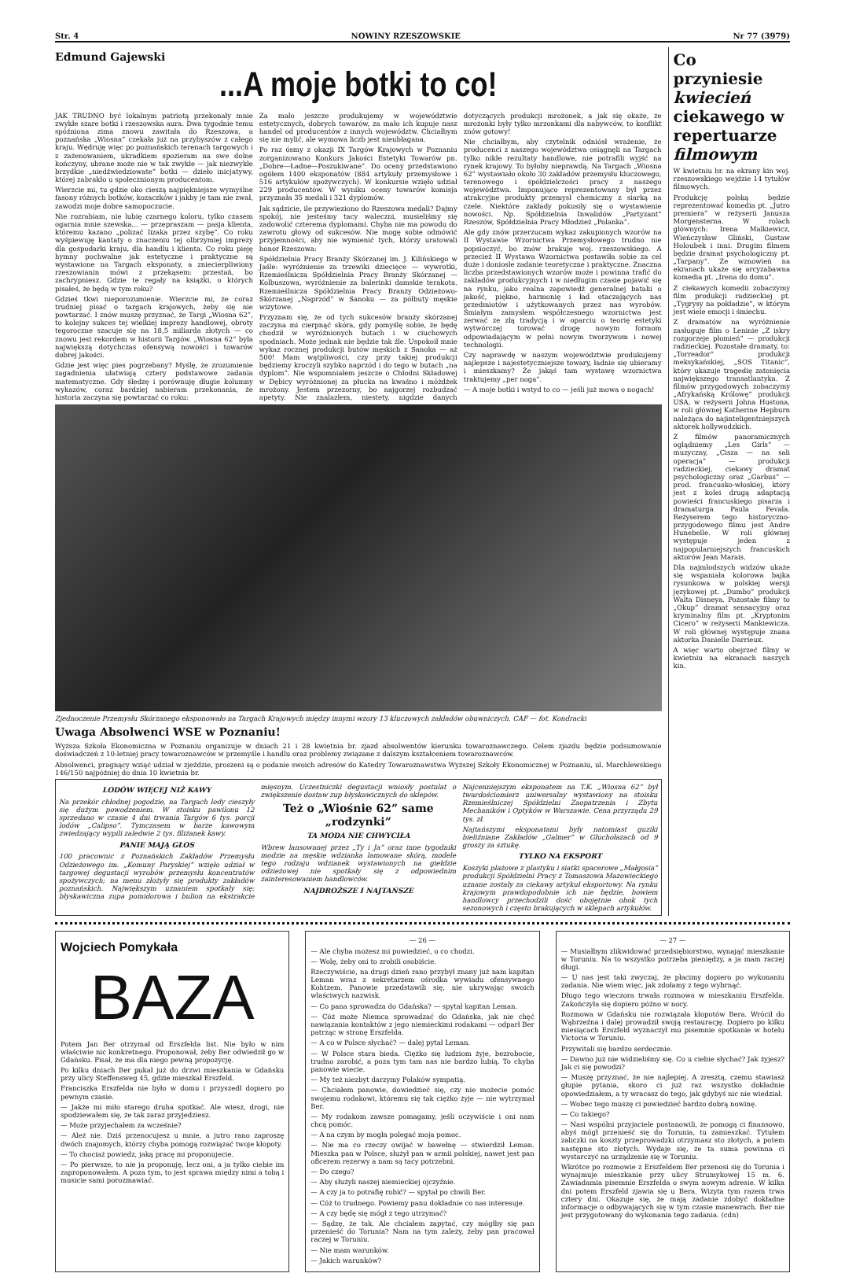Str. 4 NOWINY RZESZOWSKIE Nr 77 (3979)
Edmund Gajewski
...A moje botki to co!
JAK TRUDNO być lokalnym patriotą przekonały mnie zwykłe szare botki i rzeszowska aura. Dwa tygodnie temu spóźniona zima znowu zawitała do Rzeszowa, a poznańska „Wiosna” czekała już na przybyszów z całego kraju. Wędruję więc po poznańskich terenach targowych i z zażenowaniem, ukradkiem spozieram na swe dolne kończyny, ubrane może nie w tak zwykłe — jak niezwykłe brzydkie „niedźwiedziowate” botki — dzieło inicjatywy, której zabrakło u społecznionym producentom.
Wierzcie mi, tu gdzie oko cieszą najpiękniejsze wymyślne fasony różnych botków, kozaczków i jakby je tam nie zwał, zawodzi moje dobre samopoczucie.
Nie rozrabiam, nie lubię czarnego koloru, tylko czasem ogarnia mnie szewska... — przepraszam — pasja klienta, któremu kazano „polizać lizaka przez szybę”. Co roku wyśpiewuję kantaty o znaczeniu tej olbrzymiej imprezy dla gospodarki kraju, dla handlu i klienta. Co roku pieję hymny pochwalne jak estetyczne i praktyczne są wystawione na Targach eksponaty, a zniecierpliwiony rzeszowianin mówi z przekąsem: przestań, bo zachrypniesz. Gdzie te regały na książki, o których pisałeś, że będą w tym roku?
Gdzieś tkwi nieporozumienie. Wierzcie mi, że coraz trudniej pisać o targach krajowych, żeby się nie powtarzać. I znów muszę przyznać, że Targi „Wiosna 62”, to kolejny sukces tej wielkiej imprezy handlowej, obroty tegoroczne szacuje się na 18,5 miliarda złotych — co znowu jest rekordem w historii Targów. „Wiosna 62” była największą dotychczas ofensywą nowości i towarów dobrej jakości.
Gdzie jest więc pies pogrzebany? Myślę, że zrozumienie zagadnienia ułatwiają cztery podstawowe zadania matematyczne. Gdy śledzę i porównuję długie kolumny wykazów, coraz bardziej nabieram przekonania, że historia zaczyna się powtarzać co roku:
Za mało jeszcze produkujemy w województwie estetycznych, dobrych towarów, za mało ich kupuje nasz handel od producentów z innych województw. Chciałbym się nie mylić, ale wymowa liczb jest nieubłagana.
Po raz ósmy z okazji IX Targów Krajowych w Poznaniu zorganizowano Konkurs Jakości Estetyki Towarów pn. „Dobre—Ładne—Poszukiwane”. Do oceny przedstawiono ogółem 1400 eksponatów (884 artykuły przemysłowe i 516 artykułów spożywczych). W konkursie wzięło udział 229 producentów. W wyniku oceny towarów komisja przyznała 35 medali i 321 dyplomów.
Jak sądzicie, ile przywieziono do Rzeszowa medali? Dajmy spokój, nie jesteśmy tacy waleczni, musieliśmy się zadowolić czterema dyplomami. Chyba nie ma powodu do zawrotu głowy od sukcesów. Nie mogę sobie odmówić przyjemności, aby nie wymienić tych, którzy uratowali honor Rzeszowa:
Spółdzielnia Pracy Branży Skórzanej im. J. Kilińskiego w Jaśle: wyróżnienie za trzewiki dziecięce — wywrotki, Rzemieślnicza Spółdzielnia Pracy Branży Skórzanej — Kolbuszowa, wyróżnienie za balerinki damskie terakota. Rzemieślnicza Spółdzielnia Pracy Branży Odzieżowo-Skórzanej „Naprzód” w Sanoku — za półbuty męskie wizytowe.
Przyznam się, że od tych sukcesów branży skórzanej zaczyna mi cierpnąć skóra, gdy pomyślę sobie, że będę chodził w wyróżnionych butach i w ciuchowych spodniach. Może jednak nie będzie tak źle. Uspokoił mnie wykaz rocznej produkcji butów męskich z Sanoka — aż 500! Mam wątpliwości, czy przy takiej produkcji będziemy kroczyli szybko naprzód i do tego w butach „na dyplom”. Nie wspomniałem jeszcze o Chłodni Składowej w Dębicy wyróżnionej za płucka na kwaśno i móżdżek mrożony. Jestem przezorny, bo najgorzej rozbudzać apetyty. Nie znalazłem, niestety, nigdzie danych dotyczących produkcji mrożonek, a jak się okaże, że mrożonki były tylko mrzonkami dla nabywców, to konflikt znów gotowy!
Nie chciałbym, aby czytelnik odniósł wrażenie, że producenci z naszego województwa osiągnęli na Targach tylko nikłe rezultaty handlowe, nie potrafili wyjść na rynek krajowy. To byłoby nieprawdą. Na Targach „Wiosna 62” wystawiało około 30 zakładów przemysłu kluczowego, terenowego i spółdzielczości pracy z naszego województwa. Imponująco reprezentowany był przez atrakcyjne produkty przemysł chemiczny z siarką na czele. Niektóre zakłady pokusiły się o wystawienie nowości. Np. Spółdzielnia Inwalidów „Partyzant” Rzeszów, Spółdzielnia Pracy Młodzież „Polanka”.
Ale gdy znów przerzucam wykaz zakupionych wzorów na II Wystawie Wzornictwa Przemysłowego trudno nie popsioczyć, bo znów brakuje woj. rzeszowskiego. A przecież II Wystawa Wzornictwa postawiła sobie za cel duże i doniosłe zadanie teoretyczne i praktyczne. Znaczna liczba przedstawionych wzorów może i powinna trafić do zakładów produkcyjnych i w niedługim czasie pojawić się na rynku, jako realna zapowiedź generalnej batalii o jakość, piękno, harmonię i ład otaczających nas przedmiotów i użytkowanych przez nas wyrobów. Śmiałym zamysłem współczesnego wzornictwa jest zerwać ze złą tradycją i w oparciu o teorię estetyki wytwórczej torować drogę nowym formom odpowiadającym w pełni nowym tworzywom i nowej technologii.
Czy naprawdę w naszym województwie produkujemy najlepsze i najestetyczniejsze towary, ładnie się ubieramy i mieszkamy? Że jakąś tam wystawę wzornictwa traktujemy „per noga”.
— A moje botki i wstyd to co — jeśli już mowa o nogach!
Zjednoczenie Przemysłu Skórzanego eksponowało na Targach Krajowych między innymi wzory 13 kluczowych zakładów obuwniczych. CAF — fot. Kondracki
Uwaga Absolwenci WSE w Poznaniu!
Wyższa Szkoła Ekonomiczna w Poznaniu organizuje w dniach 21 i 28 kwietnia br. zjazd absolwentów kierunku towaroznawczego. Celem zjazdu będzie podsumowanie doświadczeń z 10-letniej pracy towaroznawców w przemyśle i handlu oraz problemy związane z dalszym kształceniem towaroznawców.
Absolwenci, pragnący wziąć udział w zjeździe, proszeni są o podanie swoich adresów do Katedry Towaroznawstwa Wyższej Szkoły Ekonomicznej w Poznaniu, ul. Marchlewskiego 146/150 najpóźniej do dnia 10 kwietnia br.
LODÓW WIĘCEJ NIŻ KAWY
Na przekór chłodnej pogodzie, na Targach lody cieszyły się dużym powodzeniem. W stoisku pawilonu 12 sprzedano w czasie 4 dni trwania Targów 6 tys. porcji lodów „Calipso”. Tymczasem w barze kawowym zwiedzający wypili zaledwie 2 tys. filiżanek kawy.
PANIE MAJĄ GŁOS
100 pracownic z Poznańskich Zakładów Przemysłu Odzieżowego im. „Komuny Paryskiej” wzięło udział w targowej degustacji wyrobów przemysłu koncentratów spożywczych; na menu złożyły się produkty zakładów poznańskich. Największym uznaniem spotkały się: błyskawiczna zupa pomidorowa i bulion na ekstrakcie mięsnym. Uczestniczki degustacji wniosły postulat o zwiększenie dostaw zup błyskawicznych do sklepów.
Też o „Wiośnie 62” same „rodzynki”
TA MODA NIE CHWYCIŁA
Wbrew lansowanej przez „Ty i Ja” oraz inne tygodniki modzie na męskie wdzianka lamowane skórą, modele tego rodzaju wdzianek wystawionych na giełdzie odzieżowej nie spotkały się z odpowiednim zainteresowaniem handlowców.
NAJDROŻSZE I NAJTAŃSZE
Najcenniejszym eksponatem na T.K. „Wiosna 62” był twardościomierz uniwersalny wystawiony na stoisku Rzemieślniczej Spółdzielni Zaopatrzenia i Zbytu Mechaników i Optyków w Warszawie. Cena przyrządu 29 tys. zł.
Najtańszymi eksponatami były natomiast guziki bieliźniane Zakładów „Galmer” w Głuchołazach od 9 groszy za sztukę.
TYLKO NA EKSPORT
Koszyki plażowe z plastyku i siatki spacerowe „Małgosia” produkcji Spółdzielni Pracy z Tomaszowa Mazowieckiego uznane zostały za ciekawy artykuł eksportowy. Na rynku krajowym prawdopodobnie ich nie będzie, bowiem handlowcy przechodzili dość obojętnie obok tych sezonowych i często brakujących w sklepach artykułów.
Co przyniesie kwiecień ciekawego w repertuarze filmowym
W kwietniu br. na ekrany kin woj. rzeszowskiego wejdzie 14 tytułów filmowych.
Produkcję polską będzie reprezentować komedia pt. „Jutro premiera” w reżyserii Janusza Morgensterna. W rolach głównych: Irena Malkiewicz, Wieńczysław Gliński, Gustaw Holoubek i inni. Drugim filmem będzie dramat psychologiczny pt. „Tarpany”. Ze wznowień na ekranach ukaże się arcyzabawna komedia pt. „Irena do domu”.
Z ciekawych komedii zobaczymy film produkcji radzieckiej pt. „Tygrysy na pokładzie”, w którym jest wiele emocji i śmiechu.
Z dramatów na wyróżnienie zasługuje film o Leninie „Z iskry rozgorzeje płomień” — produkcji radzieckiej. Pozostałe dramaty, to: „Torreador” produkcji meksykańskiej, „SOS Titanic”, który ukazuje tragedię zatonięcia największego transatlantyka. Z filmów przygodowych zobaczymy „Afrykańską Królowę” produkcji USA, w reżyserii Johna Hustona, w roli głównej Katherine Hepburn należąca do najinteligentniejszych aktorek hollywodzkich.
Z filmów panoramicznych oglądniemy „Les Girls” — muzyczny, „Cisza — na sali operacja” — produkcji radzieckiej, ciekawy dramat psychologiczny oraz „Garbus” — prod. francusko-włoskiej, który jest z kolei drugą adaptacją powieści francuskiego pisarza i dramaturga Paula Fevala. Reżyserem tego historyczno-przygodowego filmu jest Andre Hunebelle. W roli głównej występuje jeden z najpopularniejszych francuskich aktorów Jean Marais.
Dla najmłodszych widzów ukaże się wspaniała kolorowa bajka rysunkowa w polskiej wersji językowej pt. „Dumbo” produkcji Walta Disneya. Pozostałe filmy to „Okup” dramat sensacyjny oraz kryminalny film pt. „Kryptonim Cicero” w reżyserii Mankiewicza. W roli głównej występuje znana aktorka Danielle Darrieux.
A więc warto obejrzeć filmy w kwietniu na ekranach naszych kin.
Wojciech Pomykała
BAZA
Potem Jan Ber otrzymał od Erszfelda list. Nie było w nim właściwie nic konkretnego. Proponował, żeby Ber odwiedził go w Gdańsku. Pisał, że ma dla niego pewną propozycję.
Po kilku dniach Ber pukał już do drzwi mieszkania w Gdańsku przy ulicy Steffensweg 45, gdzie mieszkał Erszfeld.
Franciszka Erszfelda nie było w domu i przyszedł dopiero po pewnym czasie.
— Jakże mi miło starego druha spotkać. Ale wiesz, drogi, nie spodziewałem się, że tak zaraz przyjedziesz.
— Może przyjechałem za wcześnie?
— Ależ nie. Dziś przenocujesz u mnie, a jutro rano zaproszę dwóch znajomych, którzy chyba pomogą rozwiązać twoje kłopoty.
— To chociaż powiedz, jaką pracę mi proponujecie.
— Po pierwsze, to nie ja proponuję, lecz oni, a ja tylko ciebie im zaproponowałem. A poza tym, to jest sprawa między nimi a tobą i musicie sami porozmawiać.
— 26 —
— Ale chyba możesz mi powiedzieć, o co chodzi.
— Wolę, żeby oni to zrobili osobiście.
Rzeczywiście, na drugi dzień rano przybył znany już nam kapitan Leman wraz z sekretarzem ośrodka wywiadu ofensywnego Kohtzem. Panowie przedstawili się, nie ukrywając swoich właściwych nazwisk.
— Co pana sprowadza do Gdańska? — spytał kapitan Leman.
— Cóż może Niemca sprowadzać do Gdańska, jak nie chęć nawiązania kontaktów z jego niemieckimi rodakami — odparł Ber patrząc w stronę Erszfelda.
— A co w Polsce słychać? — dalej pytał Leman.
— W Polsce stara bieda. Ciężko się ludziom żyje, bezrobocie, trudno zarobić, a poza tym tam nas nie bardzo lubią. To chyba panowie wiecie.
— My też niezbyt darzymy Polaków sympatią.
— Chciałem panowie, dowiedzieć się, czy nie możecie pomóc swojemu rodakowi, któremu się tak ciężko żyje — nie wytrzymał Ber.
— My rodakom zawsze pomagamy, jeśli oczywiście i oni nam chcą pomóc.
— A na czym by mogła polegać moja pomoc.
— Nie ma co rzeczy owijać w bawełnę — stwierdził Leman. Mieszka pan w Polsce, służył pan w armii polskiej, nawet jest pan oficerem rezerwy a nam są tacy potrzebni.
— Do czego?
— Aby służyli naszej niemieckiej ojczyźnie.
— A czy ja to potrafię robić? — spytał po chwili Ber.
— Cóż to trudnego. Powiemy panu dokładnie co nas interesuje.
— A czy będę się mógł z tego utrzymać?
— Sądzę, że tak. Ale chciałem zapytać, czy mógłby się pan przenieść do Torunia? Nam na tym zależy, żeby pan pracował raczej w Toruniu.
— Nie mam warunków.
— Jakich warunków?
— 27 —
— Musiałbym zlikwidować przedsiębiorstwo, wynająć mieszkanie w Toruniu. Na to wszystko potrzeba pieniędzy, a ja mam raczej długi.
— U nas jest taki zwyczaj, że płacimy dopiero po wykonaniu zadania. Nie wiem więc, jak zdołamy z tego wybrnąć.
Długo tego wieczora trwała rozmowa w mieszkaniu Erszfelda. Zakończyła się dopiero późno w nocy.
Rozmowa w Gdańsku nie rozwiązała kłopotów Bera. Wrócił do Wąbrzeźna i dalej prowadził swoją restaurację. Dopiero po kilku miesiącach Erszfeld wyznaczył mu pisemnie spotkanie w hotelu Victoria w Toruniu.
Przywitali się bardzo serdecznie.
— Dawno już nie widzieliśmy się. Co u ciebie słychać? Jak żyjesz? Jak ci się powodzi?
— Muszę przyznać, że nie najlepiej. A zresztą, czemu stawiasz głupie pytania, skoro ci już raz wszystko dokładnie opowiedziałem, a ty wracasz do tego, jak gdybyś nic nie wiedział.
— Wobec tego muszę ci powiedzieć bardzo dobrą nowinę.
— Co takiego?
— Nasi wspólni przyjaciele postanowili, że pomogą ci finansowo, abyś mógł przenieść się do Torunia, tu zamieszkać. Tytułem zaliczki na koszty przeprowadzki otrzymasz sto złotych, a potem następne sto złotych. Wydaje się, że ta suma powinna ci wystarczyć na urządzenie się w Toruniu.
Wkrótce po rozmowie z Erszfeldem Ber przenosi się do Torunia i wynajmuje mieszkanie przy ulicy Strumykowej 15 m. 6. Zawiadamia pisemnie Erszfelda o swym nowym adresie. W kilka dni potem Erszfeld zjawia się u Bera. Wizyta tym razem trwa cztery dni. Okazuje się, że mają zadanie zdobyć dokładne informacje o odbywających się w tym czasie manewrach. Ber nie jest przygotowany do wykonania tego zadania. (cdn)